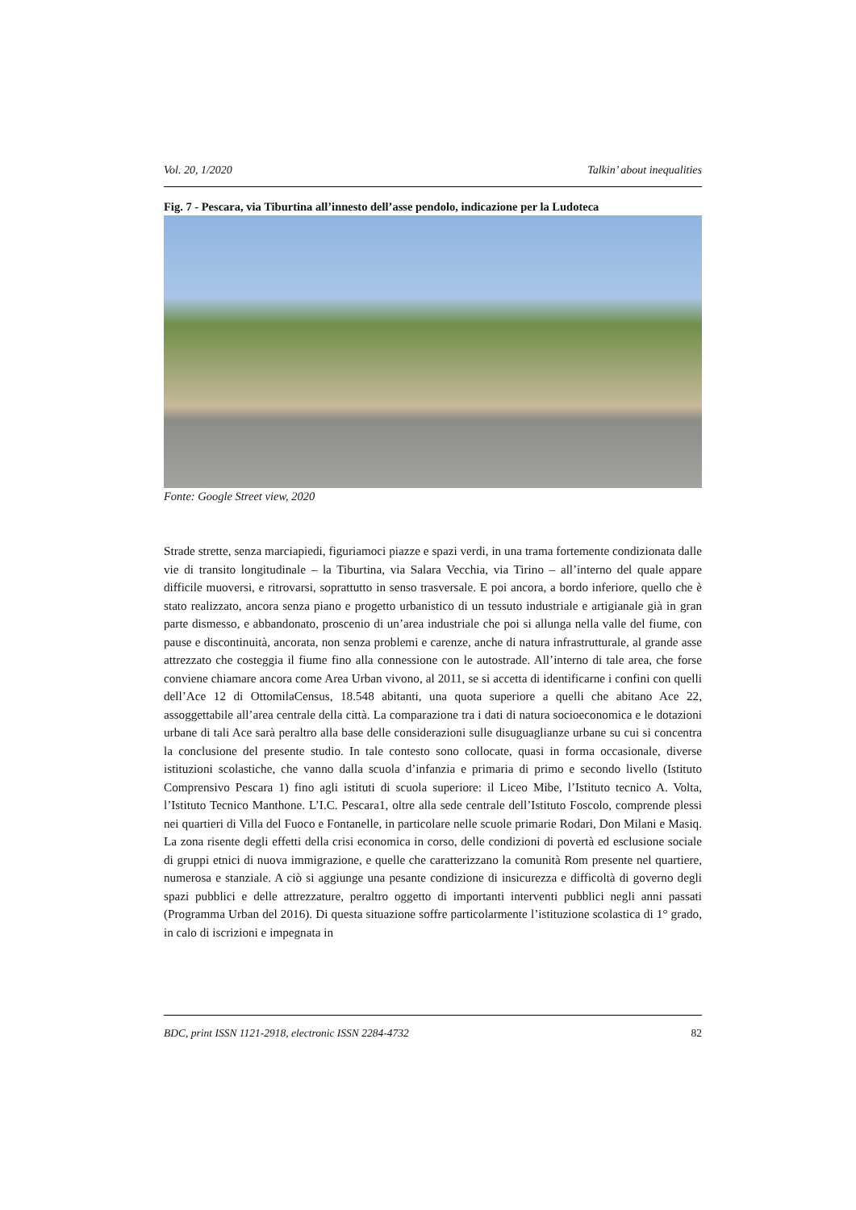Vol. 20, 1/2020 Talkin’ about inequalities
Fig. 7 - Pescara, via Tiburtina all’innesto dell’asse pendolo, indicazione per la Ludoteca
Fonte: Google Street view, 2020
Strade strette, senza marciapiedi, figuriamoci piazze e spazi verdi, in una trama fortemente condizionata dalle vie di transito longitudinale – la Tiburtina, via Salara Vecchia, via Tirino – all’interno del quale appare difficile muoversi, e ritrovarsi, soprattutto in senso trasversale. E poi ancora, a bordo inferiore, quello che è stato realizzato, ancora senza piano e progetto urbanistico di un tessuto industriale e artigianale già in gran parte dismesso, e abbandonato, proscenio di un’area industriale che poi si allunga nella valle del fiume, con pause e discontinuità, ancorata, non senza problemi e carenze, anche di natura infrastrutturale, al grande asse attrezzato che costeggia il fiume fino alla connessione con le autostrade. All’interno di tale area, che forse conviene chiamare ancora come Area Urban vivono, al 2011, se si accetta di identificarne i confini con quelli dell’Ace 12 di OttomilaCensus, 18.548 abitanti, una quota superiore a quelli che abitano Ace 22, assoggettabile all’area centrale della città. La comparazione tra i dati di natura socioeconomica e le dotazioni urbane di tali Ace sarà peraltro alla base delle considerazioni sulle disuguaglianze urbane su cui si concentra la conclusione del presente studio. In tale contesto sono collocate, quasi in forma occasionale, diverse istituzioni scolastiche, che vanno dalla scuola d’infanzia e primaria di primo e secondo livello (Istituto Comprensivo Pescara 1) fino agli istituti di scuola superiore: il Liceo Mibe, l’Istituto tecnico A. Volta, l’Istituto Tecnico Manthone. L’I.C. Pescara1, oltre alla sede centrale dell’Istituto Foscolo, comprende plessi nei quartieri di Villa del Fuoco e Fontanelle, in particolare nelle scuole primarie Rodari, Don Milani e Masiq. La zona risente degli effetti della crisi economica in corso, delle condizioni di povertà ed esclusione sociale di gruppi etnici di nuova immigrazione, e quelle che caratterizzano la comunità Rom presente nel quartiere, numerosa e stanziale. A ciò si aggiunge una pesante condizione di insicurezza e difficoltà di governo degli spazi pubblici e delle attrezzature, peraltro oggetto di importanti interventi pubblici negli anni passati (Programma Urban del 2016). Di questa situazione soffre particolarmente l’istituzione scolastica di 1° grado, in calo di iscrizioni e impegnata in
BDC, print ISSN 1121-2918, electronic ISSN 2284-4732 82